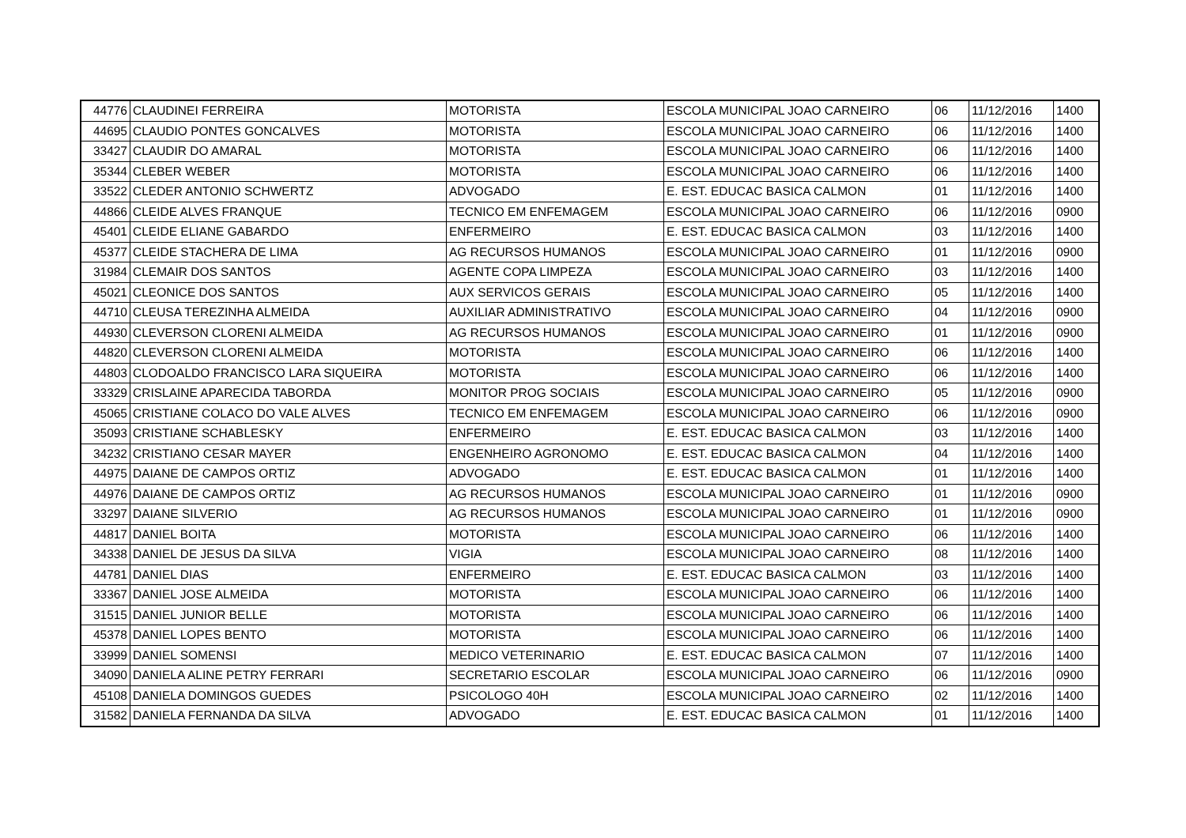| 44776 | CLAUDINEI FERREIRA | MOTORISTA | ESCOLA MUNICIPAL JOAO CARNEIRO | 06 | 11/12/2016 | 1400 |
| 44695 | CLAUDIO PONTES GONCALVES | MOTORISTA | ESCOLA MUNICIPAL JOAO CARNEIRO | 06 | 11/12/2016 | 1400 |
| 33427 | CLAUDIR DO AMARAL | MOTORISTA | ESCOLA MUNICIPAL JOAO CARNEIRO | 06 | 11/12/2016 | 1400 |
| 35344 | CLEBER WEBER | MOTORISTA | ESCOLA MUNICIPAL JOAO CARNEIRO | 06 | 11/12/2016 | 1400 |
| 33522 | CLEDER ANTONIO SCHWERTZ | ADVOGADO | E. EST. EDUCAC BASICA CALMON | 01 | 11/12/2016 | 1400 |
| 44866 | CLEIDE ALVES FRANQUE | TECNICO EM ENFEMAGEM | ESCOLA MUNICIPAL JOAO CARNEIRO | 06 | 11/12/2016 | 0900 |
| 45401 | CLEIDE ELIANE GABARDO | ENFERMEIRO | E. EST. EDUCAC BASICA CALMON | 03 | 11/12/2016 | 1400 |
| 45377 | CLEIDE STACHERA DE LIMA | AG RECURSOS HUMANOS | ESCOLA MUNICIPAL JOAO CARNEIRO | 01 | 11/12/2016 | 0900 |
| 31984 | CLEMAIR DOS SANTOS | AGENTE COPA LIMPEZA | ESCOLA MUNICIPAL JOAO CARNEIRO | 03 | 11/12/2016 | 1400 |
| 45021 | CLEONICE DOS SANTOS | AUX SERVICOS GERAIS | ESCOLA MUNICIPAL JOAO CARNEIRO | 05 | 11/12/2016 | 1400 |
| 44710 | CLEUSA TEREZINHA ALMEIDA | AUXILIAR ADMINISTRATIVO | ESCOLA MUNICIPAL JOAO CARNEIRO | 04 | 11/12/2016 | 0900 |
| 44930 | CLEVERSON CLORENI ALMEIDA | AG RECURSOS HUMANOS | ESCOLA MUNICIPAL JOAO CARNEIRO | 01 | 11/12/2016 | 0900 |
| 44820 | CLEVERSON CLORENI ALMEIDA | MOTORISTA | ESCOLA MUNICIPAL JOAO CARNEIRO | 06 | 11/12/2016 | 1400 |
| 44803 | CLODOALDO FRANCISCO LARA SIQUEIRA | MOTORISTA | ESCOLA MUNICIPAL JOAO CARNEIRO | 06 | 11/12/2016 | 1400 |
| 33329 | CRISLAINE APARECIDA TABORDA | MONITOR PROG SOCIAIS | ESCOLA MUNICIPAL JOAO CARNEIRO | 05 | 11/12/2016 | 0900 |
| 45065 | CRISTIANE COLACO DO VALE ALVES | TECNICO EM ENFEMAGEM | ESCOLA MUNICIPAL JOAO CARNEIRO | 06 | 11/12/2016 | 0900 |
| 35093 | CRISTIANE SCHABLESKY | ENFERMEIRO | E. EST. EDUCAC BASICA CALMON | 03 | 11/12/2016 | 1400 |
| 34232 | CRISTIANO CESAR MAYER | ENGENHEIRO AGRONOMO | E. EST. EDUCAC BASICA CALMON | 04 | 11/12/2016 | 1400 |
| 44975 | DAIANE DE CAMPOS ORTIZ | ADVOGADO | E. EST. EDUCAC BASICA CALMON | 01 | 11/12/2016 | 1400 |
| 44976 | DAIANE DE CAMPOS ORTIZ | AG RECURSOS HUMANOS | ESCOLA MUNICIPAL JOAO CARNEIRO | 01 | 11/12/2016 | 0900 |
| 33297 | DAIANE SILVERIO | AG RECURSOS HUMANOS | ESCOLA MUNICIPAL JOAO CARNEIRO | 01 | 11/12/2016 | 0900 |
| 44817 | DANIEL BOITA | MOTORISTA | ESCOLA MUNICIPAL JOAO CARNEIRO | 06 | 11/12/2016 | 1400 |
| 34338 | DANIEL DE JESUS DA SILVA | VIGIA | ESCOLA MUNICIPAL JOAO CARNEIRO | 08 | 11/12/2016 | 1400 |
| 44781 | DANIEL DIAS | ENFERMEIRO | E. EST. EDUCAC BASICA CALMON | 03 | 11/12/2016 | 1400 |
| 33367 | DANIEL JOSE ALMEIDA | MOTORISTA | ESCOLA MUNICIPAL JOAO CARNEIRO | 06 | 11/12/2016 | 1400 |
| 31515 | DANIEL JUNIOR BELLE | MOTORISTA | ESCOLA MUNICIPAL JOAO CARNEIRO | 06 | 11/12/2016 | 1400 |
| 45378 | DANIEL LOPES BENTO | MOTORISTA | ESCOLA MUNICIPAL JOAO CARNEIRO | 06 | 11/12/2016 | 1400 |
| 33999 | DANIEL SOMENSI | MEDICO VETERINARIO | E. EST. EDUCAC BASICA CALMON | 07 | 11/12/2016 | 1400 |
| 34090 | DANIELA ALINE PETRY FERRARI | SECRETARIO ESCOLAR | ESCOLA MUNICIPAL JOAO CARNEIRO | 06 | 11/12/2016 | 0900 |
| 45108 | DANIELA DOMINGOS GUEDES | PSICOLOGO 40H | ESCOLA MUNICIPAL JOAO CARNEIRO | 02 | 11/12/2016 | 1400 |
| 31582 | DANIELA FERNANDA DA SILVA | ADVOGADO | E. EST. EDUCAC BASICA CALMON | 01 | 11/12/2016 | 1400 |